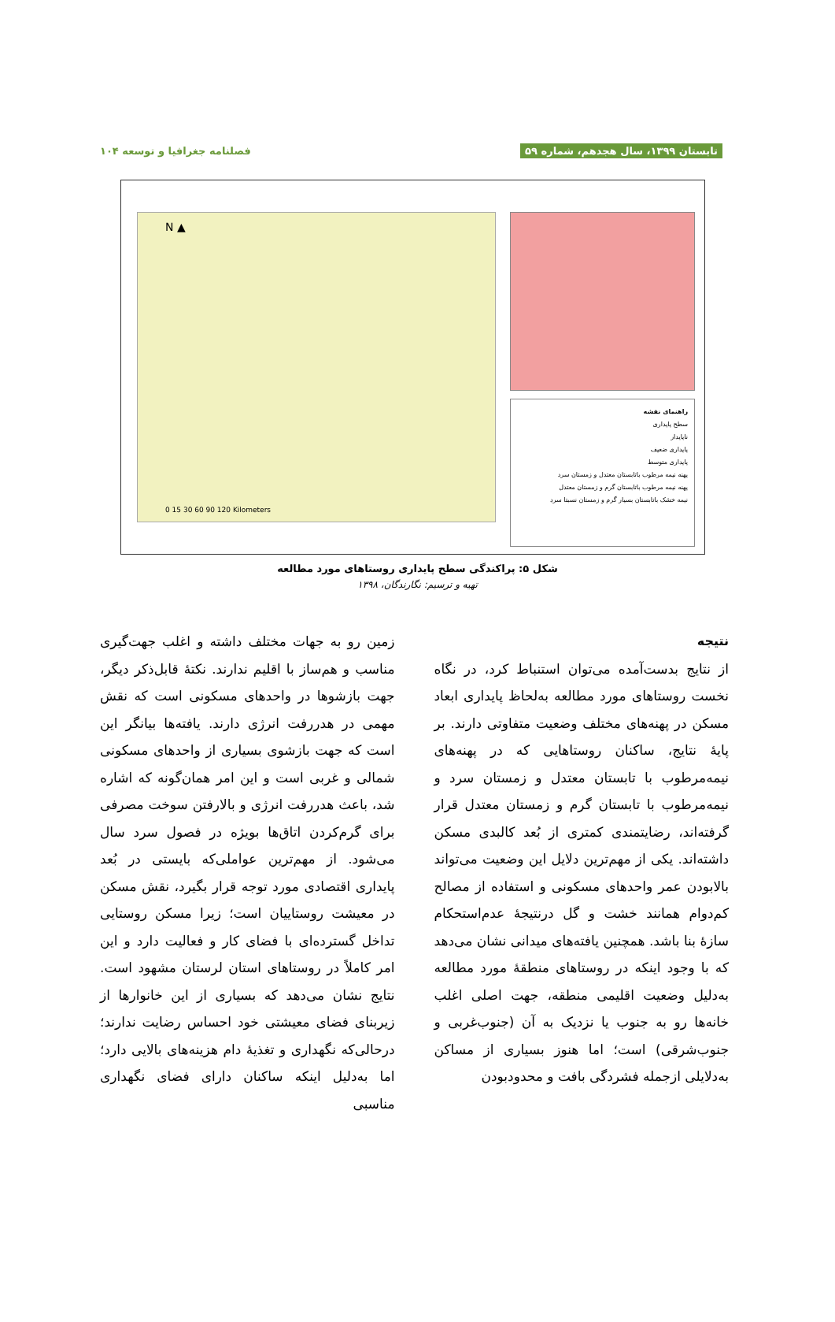تابستان ۱۳۹۹، سال هجدهم، شماره ۵۹ فصلنامه جغرافیا و توسعه ۱۰۴
N ▲
0 15 30 60 90 120 Kilometers
راهنمای نقشه
سطح پایداری
ناپایدار
پایداری ضعیف
پایداری متوسط
پهنه نیمه مرطوب باتابستان معتدل و زمستان سرد
پهنه نیمه مرطوب باتابستان گرم و زمستان معتدل
نیمه خشک باتابستان بسیار گرم و زمستان نسبتا سرد
شکل ۵: پراکندگی سطح پایداری روستاهای مورد مطالعه
تهیه و ترسیم: نگارندگان، ۱۳۹۸
نتیجه
از نتایج بدست‌آمده می‌توان استنباط کرد، در نگاه نخست روستاهای مورد مطالعه بەلحاظ پایداری ابعاد مسکن در پهنه‌های مختلف وضعیت متفاوتی دارند. بر پایهٔ نتایج، ساکنان روستاهایی که در پهنه‌های نیمه‌مرطوب با تابستان معتدل و زمستان سرد و نیمه‌مرطوب با تابستان گرم و زمستان معتدل قرار گرفته‌اند، رضایتمندی کمتری از بُعد کالبدی مسکن داشته‌اند. یکی از مهم‌ترین دلایل این وضعیت می‌تواند بالابودن عمر واحدهای مسکونی و استفاده از مصالح کم‌دوام همانند خشت و گل درنتیجهٔ عدم‌استحکام سازهٔ بنا باشد. همچنین یافته‌های میدانی نشان می‌دهد که با وجود اینکه در روستاهای منطقهٔ مورد مطالعه بەدلیل وضعیت اقلیمی منطقه، جهت اصلی اغلب خانه‌ها رو به جنوب یا نزدیک به آن (جنوب‌غربی و جنوب‌شرقی) است؛ اما هنوز بسیاری از مساکن بەدلایلی ازجمله فشردگی بافت و محدودبودن
زمین رو به جهات مختلف داشته و اغلب جهت‌گیری مناسب و هم‌ساز با اقلیم ندارند. نکتهٔ قابل‌ذکر دیگر، جهت بازشوها در واحدهای مسکونی است که نقش مهمی در هدررفت انرژی دارند. یافته‌ها بیانگر این است که جهت بازشوی بسیاری از واحدهای مسکونی شمالی و غربی است و این امر همان‌گونه که اشاره شد، باعث هدررفت انرژی و بالارفتن سوخت مصرفی برای گرم‌کردن اتاق‌ها بویژه در فصول سرد سال می‌شود. از مهم‌ترین عواملی‌که بایستی در بُعد پایداری اقتصادی مورد توجه قرار بگیرد، نقش مسکن در معیشت روستاییان است؛ زیرا مسکن روستایی تداخل گسترده‌ای با فضای کار و فعالیت دارد و این امر کاملاً در روستاهای استان لرستان مشهود است. نتایج نشان می‌دهد که بسیاری از این خانوارها از زیربنای فضای معیشتی خود احساس رضایت ندارند؛ درحالی‌که نگهداری و تغذیهٔ دام هزینه‌های بالایی دارد؛ اما بەدلیل اینکه ساکنان دارای فضای نگهداری مناسبی